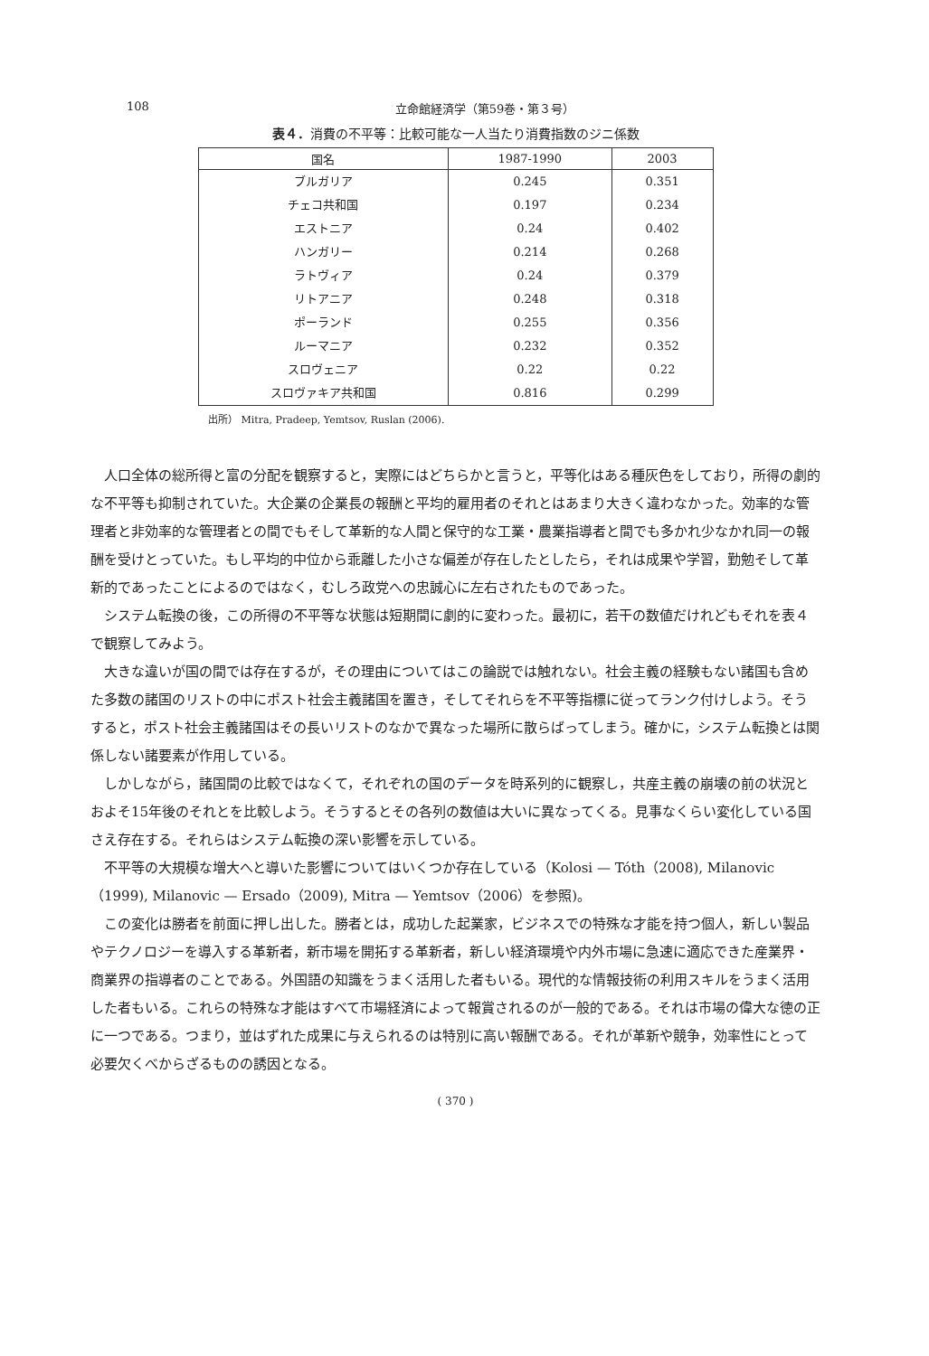108 立命館経済学（第59巻・第３号）
表４．消費の不平等：比較可能な一人当たり消費指数のジニ係数
| 国名 | 1987-1990 | 2003 |
| --- | --- | --- |
| ブルガリア | 0.245 | 0.351 |
| チェコ共和国 | 0.197 | 0.234 |
| エストニア | 0.24 | 0.402 |
| ハンガリー | 0.214 | 0.268 |
| ラトヴィア | 0.24 | 0.379 |
| リトアニア | 0.248 | 0.318 |
| ポーランド | 0.255 | 0.356 |
| ルーマニア | 0.232 | 0.352 |
| スロヴェニア | 0.22 | 0.22 |
| スロヴァキア共和国 | 0.816 | 0.299 |
出所） Mitra, Pradeep, Yemtsov, Ruslan (2006).
人口全体の総所得と富の分配を観察すると，実際にはどちらかと言うと，平等化はある種灰色をしており，所得の劇的な不平等も抑制されていた。大企業の企業長の報酬と平均的雇用者のそれとはあまり大きく違わなかった。効率的な管理者と非効率的な管理者との間でもそして革新的な人間と保守的な工業・農業指導者と間でも多かれ少なかれ同一の報酬を受けとっていた。もし平均的中位から乖離した小さな偏差が存在したとしたら，それは成果や学習，勤勉そして革新的であったことによるのではなく，むしろ政党への忠誠心に左右されたものであった。
システム転換の後，この所得の不平等な状態は短期間に劇的に変わった。最初に，若干の数値だけれどもそれを表４で観察してみよう。
大きな違いが国の間では存在するが，その理由についてはこの論説では触れない。社会主義の経験もない諸国も含めた多数の諸国のリストの中にポスト社会主義諸国を置き，そしてそれらを不平等指標に従ってランク付けしよう。そうすると，ポスト社会主義諸国はその長いリストのなかで異なった場所に散らばってしまう。確かに，システム転換とは関係しない諸要素が作用している。
しかしながら，諸国間の比較ではなくて，それぞれの国のデータを時系列的に観察し，共産主義の崩壊の前の状況とおよそ15年後のそれとを比較しよう。そうするとその各列の数値は大いに異なってくる。見事なくらい変化している国さえ存在する。それらはシステム転換の深い影響を示している。
不平等の大規模な増大へと導いた影響についてはいくつか存在している（Kolosi — Tóth（2008), Milanovic（1999), Milanovic — Ersado（2009), Mitra — Yemtsov（2006）を参照)。
この変化は勝者を前面に押し出した。勝者とは，成功した起業家，ビジネスでの特殊な才能を持つ個人，新しい製品やテクノロジーを導入する革新者，新市場を開拓する革新者，新しい経済環境や内外市場に急速に適応できた産業界・商業界の指導者のことである。外国語の知識をうまく活用した者もいる。現代的な情報技術の利用スキルをうまく活用した者もいる。これらの特殊な才能はすべて市場経済によって報賞されるのが一般的である。それは市場の偉大な徳の正に一つである。つまり，並はずれた成果に与えられるのは特別に高い報酬である。それが革新や競争，効率性にとって必要欠くべからざるものの誘因となる。
( 370 )